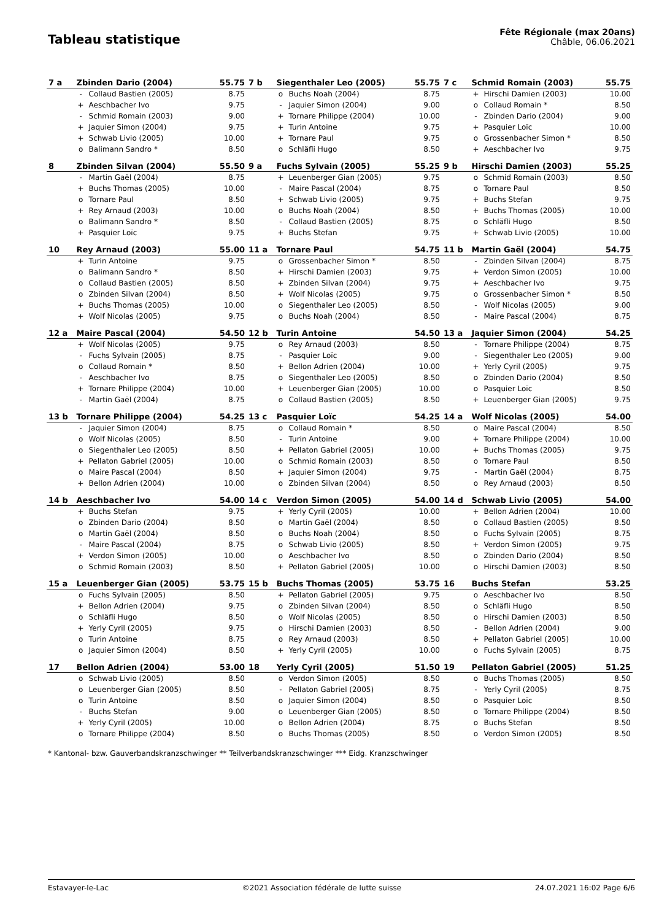Tableau statistique
Fête Régionale (max 20ans)
Châble, 06.06.2021
| 7 a | Zbinden Dario (2004) | | 55.75 | 7 b | Siegenthaler Leo (2005) | | 55.75 | 7 c | Schmid Romain (2003) | | 55.75 |
| | - | Collaud Bastien (2005) | 8.75 | | o | Buchs Noah (2004) | 8.75 | | + | Hirschi Damien (2003) | 10.00 |
| | + | Aeschbacher Ivo | 9.75 | | - | Jaquier Simon (2004) | 9.00 | | o | Collaud Romain * | 8.50 |
| | - | Schmid Romain (2003) | 9.00 | | + | Tornare Philippe (2004) | 10.00 | | - | Zbinden Dario (2004) | 9.00 |
| | + | Jaquier Simon (2004) | 9.75 | | + | Turin Antoine | 9.75 | | + | Pasquier Loïc | 10.00 |
| | + | Schwab Livio (2005) | 10.00 | | + | Tornare Paul | 9.75 | | o | Grossenbacher Simon * | 8.50 |
| | o | Balimann Sandro * | 8.50 | | o | Schläfli Hugo | 8.50 | | + | Aeschbacher Ivo | 9.75 |
| 8 | Zbinden Silvan (2004) | | 55.50 | 9 a | Fuchs Sylvain (2005) | | 55.25 | 9 b | Hirschi Damien (2003) | | 55.25 |
| | - | Martin Gaël (2004) | 8.75 | | + | Leuenberger Gian (2005) | 9.75 | | o | Schmid Romain (2003) | 8.50 |
| | + | Buchs Thomas (2005) | 10.00 | | - | Maire Pascal (2004) | 8.75 | | o | Tornare Paul | 8.50 |
| | o | Tornare Paul | 8.50 | | + | Schwab Livio (2005) | 9.75 | | + | Buchs Stefan | 9.75 |
| | + | Rey Arnaud (2003) | 10.00 | | o | Buchs Noah (2004) | 8.50 | | + | Buchs Thomas (2005) | 10.00 |
| | o | Balimann Sandro * | 8.50 | | - | Collaud Bastien (2005) | 8.75 | | o | Schläfli Hugo | 8.50 |
| | + | Pasquier Loïc | 9.75 | | + | Buchs Stefan | 9.75 | | + | Schwab Livio (2005) | 10.00 |
| 10 | Rey Arnaud (2003) | | 55.00 | 11 a | Tornare Paul | | 54.75 | 11 b | Martin Gaël (2004) | | 54.75 |
| | + | Turin Antoine | 9.75 | | o | Grossenbacher Simon * | 8.50 | | - | Zbinden Silvan (2004) | 8.75 |
| | o | Balimann Sandro * | 8.50 | | + | Hirschi Damien (2003) | 9.75 | | + | Verdon Simon (2005) | 10.00 |
| | o | Collaud Bastien (2005) | 8.50 | | + | Zbinden Silvan (2004) | 9.75 | | + | Aeschbacher Ivo | 9.75 |
| | o | Zbinden Silvan (2004) | 8.50 | | + | Wolf Nicolas (2005) | 9.75 | | o | Grossenbacher Simon * | 8.50 |
| | + | Buchs Thomas (2005) | 10.00 | | o | Siegenthaler Leo (2005) | 8.50 | | - | Wolf Nicolas (2005) | 9.00 |
| | + | Wolf Nicolas (2005) | 9.75 | | o | Buchs Noah (2004) | 8.50 | | - | Maire Pascal (2004) | 8.75 |
| 12 a | Maire Pascal (2004) | | 54.50 | 12 b | Turin Antoine | | 54.50 | 13 a | Jaquier Simon (2004) | | 54.25 |
| | + | Wolf Nicolas (2005) | 9.75 | | o | Rey Arnaud (2003) | 8.50 | | - | Tornare Philippe (2004) | 8.75 |
| | - | Fuchs Sylvain (2005) | 8.75 | | - | Pasquier Loïc | 9.00 | | - | Siegenthaler Leo (2005) | 9.00 |
| | o | Collaud Romain * | 8.50 | | + | Bellon Adrien (2004) | 10.00 | | + | Yerly Cyril (2005) | 9.75 |
| | - | Aeschbacher Ivo | 8.75 | | o | Siegenthaler Leo (2005) | 8.50 | | o | Zbinden Dario (2004) | 8.50 |
| | + | Tornare Philippe (2004) | 10.00 | | + | Leuenberger Gian (2005) | 10.00 | | o | Pasquier Loïc | 8.50 |
| | - | Martin Gaël (2004) | 8.75 | | o | Collaud Bastien (2005) | 8.50 | | + | Leuenberger Gian (2005) | 9.75 |
| 13 b | Tornare Philippe (2004) | | 54.25 | 13 c | Pasquier Loïc | | 54.25 | 14 a | Wolf Nicolas (2005) | | 54.00 |
| | - | Jaquier Simon (2004) | 8.75 | | o | Collaud Romain * | 8.50 | | o | Maire Pascal (2004) | 8.50 |
| | o | Wolf Nicolas (2005) | 8.50 | | - | Turin Antoine | 9.00 | | + | Tornare Philippe (2004) | 10.00 |
| | o | Siegenthaler Leo (2005) | 8.50 | | + | Pellaton Gabriel (2005) | 10.00 | | + | Buchs Thomas (2005) | 9.75 |
| | + | Pellaton Gabriel (2005) | 10.00 | | o | Schmid Romain (2003) | 8.50 | | o | Tornare Paul | 8.50 |
| | o | Maire Pascal (2004) | 8.50 | | + | Jaquier Simon (2004) | 9.75 | | - | Martin Gaël (2004) | 8.75 |
| | + | Bellon Adrien (2004) | 10.00 | | o | Zbinden Silvan (2004) | 8.50 | | o | Rey Arnaud (2003) | 8.50 |
| 14 b | Aeschbacher Ivo | | 54.00 | 14 c | Verdon Simon (2005) | | 54.00 | 14 d | Schwab Livio (2005) | | 54.00 |
| | + | Buchs Stefan | 9.75 | | + | Yerly Cyril (2005) | 10.00 | | + | Bellon Adrien (2004) | 10.00 |
| | o | Zbinden Dario (2004) | 8.50 | | o | Martin Gaël (2004) | 8.50 | | o | Collaud Bastien (2005) | 8.50 |
| | o | Martin Gaël (2004) | 8.50 | | o | Buchs Noah (2004) | 8.50 | | o | Fuchs Sylvain (2005) | 8.75 |
| | - | Maire Pascal (2004) | 8.75 | | o | Schwab Livio (2005) | 8.50 | | + | Verdon Simon (2005) | 9.75 |
| | + | Verdon Simon (2005) | 10.00 | | o | Aeschbacher Ivo | 8.50 | | o | Zbinden Dario (2004) | 8.50 |
| | o | Schmid Romain (2003) | 8.50 | | + | Pellaton Gabriel (2005) | 10.00 | | o | Hirschi Damien (2003) | 8.50 |
| 15 a | Leuenberger Gian (2005) | | 53.75 | 15 b | Buchs Thomas (2005) | | 53.75 | 16 | Buchs Stefan | | 53.25 |
| | o | Fuchs Sylvain (2005) | 8.50 | | + | Pellaton Gabriel (2005) | 9.75 | | o | Aeschbacher Ivo | 8.50 |
| | + | Bellon Adrien (2004) | 9.75 | | o | Zbinden Silvan (2004) | 8.50 | | o | Schläfli Hugo | 8.50 |
| | o | Schläfli Hugo | 8.50 | | o | Wolf Nicolas (2005) | 8.50 | | o | Hirschi Damien (2003) | 8.50 |
| | + | Yerly Cyril (2005) | 9.75 | | o | Hirschi Damien (2003) | 8.50 | | - | Bellon Adrien (2004) | 9.00 |
| | o | Turin Antoine | 8.75 | | o | Rey Arnaud (2003) | 8.50 | | + | Pellaton Gabriel (2005) | 10.00 |
| | o | Jaquier Simon (2004) | 8.50 | | + | Yerly Cyril (2005) | 10.00 | | o | Fuchs Sylvain (2005) | 8.75 |
| 17 | Bellon Adrien (2004) | | 53.00 | 18 | Yerly Cyril (2005) | | 51.50 | 19 | Pellaton Gabriel (2005) | | 51.25 |
| | o | Schwab Livio (2005) | 8.50 | | o | Verdon Simon (2005) | 8.50 | | o | Buchs Thomas (2005) | 8.50 |
| | o | Leuenberger Gian (2005) | 8.50 | | - | Pellaton Gabriel (2005) | 8.75 | | - | Yerly Cyril (2005) | 8.75 |
| | o | Turin Antoine | 8.50 | | o | Jaquier Simon (2004) | 8.50 | | o | Pasquier Loïc | 8.50 |
| | - | Buchs Stefan | 9.00 | | o | Leuenberger Gian (2005) | 8.50 | | o | Tornare Philippe (2004) | 8.50 |
| | + | Yerly Cyril (2005) | 10.00 | | o | Bellon Adrien (2004) | 8.75 | | o | Buchs Stefan | 8.50 |
| | o | Tornare Philippe (2004) | 8.50 | | o | Buchs Thomas (2005) | 8.50 | | o | Verdon Simon (2005) | 8.50 |
* Kantonal- bzw. Gauverbandskranzschwinger ** Teilverbandskranzschwinger *** Eidg. Kranzschwinger
Estavayer-le-Lac ©2021 Association fédérale de lutte suisse 24.07.2021 16:02 Page 6/6